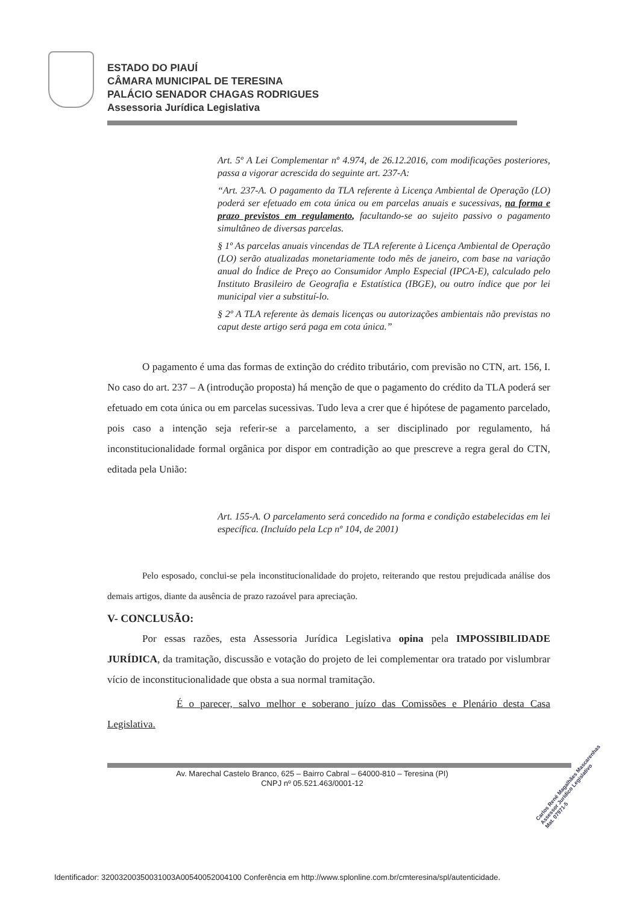ESTADO DO PIAUÍ
CÂMARA MUNICIPAL DE TERESINA
PALÁCIO SENADOR CHAGAS RODRIGUES
Assessoria Jurídica Legislativa
Art. 5º A Lei Complementar nº 4.974, de 26.12.2016, com modificações posteriores, passa a vigorar acrescida do seguinte art. 237-A:
“Art. 237-A. O pagamento da TLA referente à Licença Ambiental de Operação (LO) poderá ser efetuado em cota única ou em parcelas anuais e sucessivas, na forma e prazo previstos em regulamento, facultando-se ao sujeito passivo o pagamento simultâneo de diversas parcelas.
§ 1º As parcelas anuais vincendas de TLA referente à Licença Ambiental de Operação (LO) serão atualizadas monetariamente todo mês de janeiro, com base na variação anual do Índice de Preço ao Consumidor Amplo Especial (IPCA-E), calculado pelo Instituto Brasileiro de Geografia e Estatística (IBGE), ou outro índice que por lei municipal vier a substituí-lo.
§ 2º A TLA referente às demais licenças ou autorizações ambientais não previstas no caput deste artigo será paga em cota única.”
O pagamento é uma das formas de extinção do crédito tributário, com previsão no CTN, art. 156, I. No caso do art. 237 – A (introdução proposta) há menção de que o pagamento do crédito da TLA poderá ser efetuado em cota única ou em parcelas sucessivas. Tudo leva a crer que é hipótese de pagamento parcelado, pois caso a intenção seja referir-se a parcelamento, a ser disciplinado por regulamento, há inconstitucionalidade formal orgânica por dispor em contradição ao que prescreve a regra geral do CTN, editada pela União:
Art. 155-A. O parcelamento será concedido na forma e condição estabelecidas em lei específica. (Incluído pela Lcp nº 104, de 2001)
Pelo esposado, conclui-se pela inconstitucionalidade do projeto, reiterando que restou prejudicada análise dos demais artigos, diante da ausência de prazo razoável para apreciação.
V- CONCLUSÃO:
Por essas razões, esta Assessoria Jurídica Legislativa opina pela IMPOSSIBILIDADE JURÍDICA, da tramitação, discussão e votação do projeto de lei complementar ora tratado por vislumbrar vício de inconstitucionalidade que obsta a sua normal tramitação.
É o parecer, salvo melhor e soberano juízo das Comissões e Plenário desta Casa Legislativa.
Av. Marechal Castelo Branco, 625 – Bairro Cabral – 64000-810 – Teresina (PI)
CNPJ nº 05.521.463/0001-12
Carlos René Magalhães Mascarenhas
Assessor Jurídico Legislativo
Mat. 07971-5
Identificador: 32003200350031003A00540052004100 Conferência em http://www.splonline.com.br/cmteresina/spl/autenticidade.